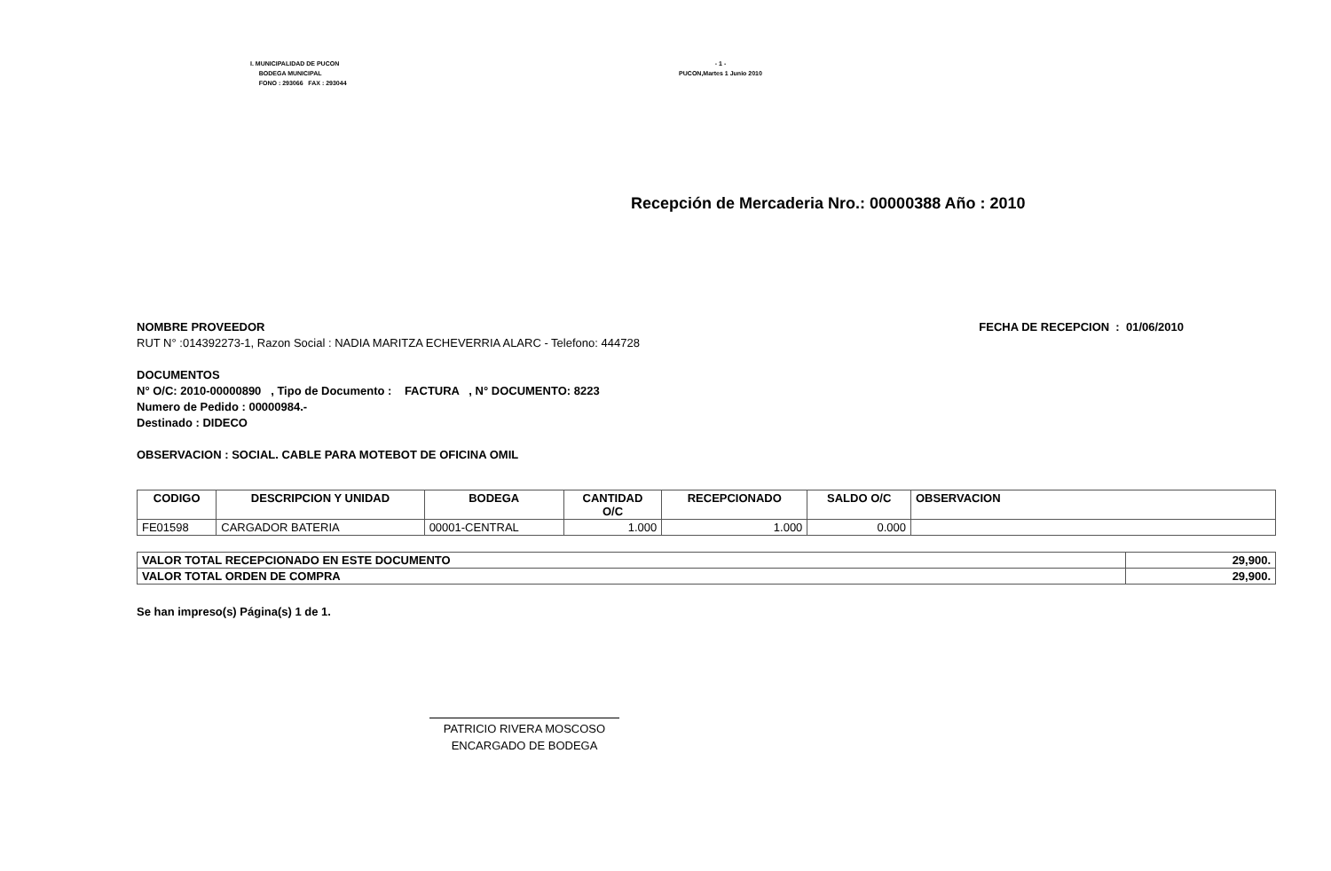I. MUNICIPALIDAD DE PUCON
BODEGA MUNICIPAL
FONO : 293066 FAX : 293044
- 1 -
PUCON,Martes 1 Junio 2010
Recepción de Mercaderia Nro.: 00000388 Año : 2010
NOMBRE PROVEEDOR
RUT N° :014392273-1, Razon Social : NADIA MARITZA ECHEVERRIA ALARC - Telefono: 444728
FECHA DE RECEPCION : 01/06/2010
DOCUMENTOS
N° O/C: 2010-00000890 , Tipo de Documento : FACTURA , N° DOCUMENTO: 8223
Numero de Pedido : 00000984.-
Destinado : DIDECO
OBSERVACION : SOCIAL. CABLE PARA MOTEBOT DE OFICINA OMIL
| CODIGO | DESCRIPCION Y UNIDAD | BODEGA | CANTIDAD O/C | RECEPCIONADO | SALDO O/C | OBSERVACION |
| --- | --- | --- | --- | --- | --- | --- |
| FE01598 | CARGADOR BATERIA | 00001-CENTRAL | 1.000 | 1.000 | 0.000 | |
| VALOR TOTAL RECEPCIONADO EN ESTE DOCUMENTO | 29,900. |
| VALOR TOTAL ORDEN DE COMPRA | 29,900. |
Se han impreso(s) Página(s) 1 de 1.
PATRICIO RIVERA MOSCOSO
ENCARGADO DE BODEGA